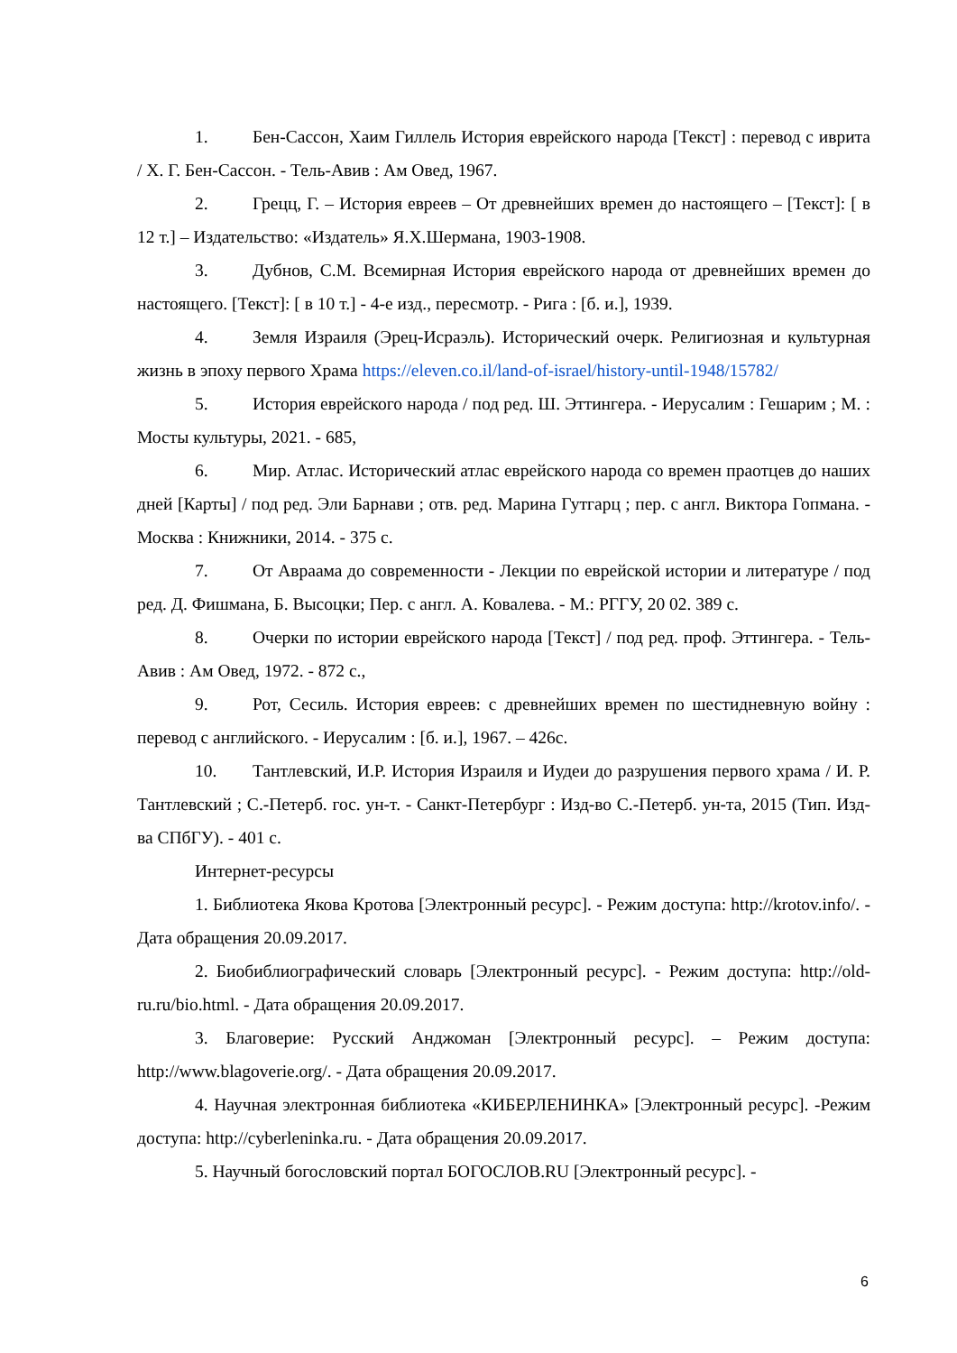1. Бен-Сассон, Хаим Гиллель История еврейского народа [Текст] : перевод с иврита / Х. Г. Бен-Сассон. - Тель-Авив : Ам Овед, 1967.
2. Грецц, Г. – История евреев – От древнейших времен до настоящего – [Текст]: [ в 12 т.] – Издательство: «Издатель» Я.Х.Шермана, 1903-1908.
3. Дубнов, С.М. Всемирная История еврейского народа от древнейших времен до настоящего. [Текст]: [ в 10 т.] - 4-е изд., пересмотр. - Рига : [б. и.], 1939.
4. Земля Израиля (Эрец-Исраэль). Исторический очерк. Религиозная и культурная жизнь в эпоху первого Храма https://eleven.co.il/land-of-israel/history-until-1948/15782/
5. История еврейского народа / под ред. Ш. Эттингера. - Иерусалим : Гешарим ; М. : Мосты культуры, 2021. - 685,
6. Мир. Атлас. Исторический атлас еврейского народа со времен праотцев до наших дней [Карты] / под ред. Эли Барнави ; отв. ред. Марина Гутгарц ; пер. с англ. Виктора Гопмана. - Москва : Книжники, 2014. - 375 с.
7. От Авраама до современности - Лекции по еврейской истории и литературе / под ред. Д. Фишмана, Б. Высоцки; Пер. с англ. А. Ковалева. - М.: РГГУ, 20 02. 389 с.
8. Очерки по истории еврейского народа [Текст] / под ред. проф. Эттингера. - Тель-Авив : Ам Овед, 1972. - 872 с.,
9. Рот, Сесиль. История евреев: с древнейших времен по шестидневную войну : перевод с английского. - Иерусалим : [б. и.], 1967. – 426с.
10. Тантлевский, И.Р. История Израиля и Иудеи до разрушения первого храма / И. Р. Тантлевский ; С.-Петерб. гос. ун-т. - Санкт-Петербург : Изд-во С.-Петерб. ун-та, 2015 (Тип. Изд-ва СПбГУ). - 401 с.
Интернет-ресурсы
1. Библиотека Якова Кротова [Электронный ресурс]. - Режим доступа: http://krotov.info/. - Дата обращения 20.09.2017.
2. Биобиблиографический словарь [Электронный ресурс]. - Режим доступа: http://old-ru.ru/bio.html. - Дата обращения 20.09.2017.
3. Благоверие: Русский Анджоман [Электронный ресурс]. – Режим доступа: http://www.blagoverie.org/. - Дата обращения 20.09.2017.
4. Научная электронная библиотека «КИБЕРЛЕНИНКА» [Электронный ресурс]. -Режим доступа: http://cyberleninka.ru. - Дата обращения 20.09.2017.
5. Научный богословский портал БОГОСЛОВ.RU [Электронный ресурс]. -
6